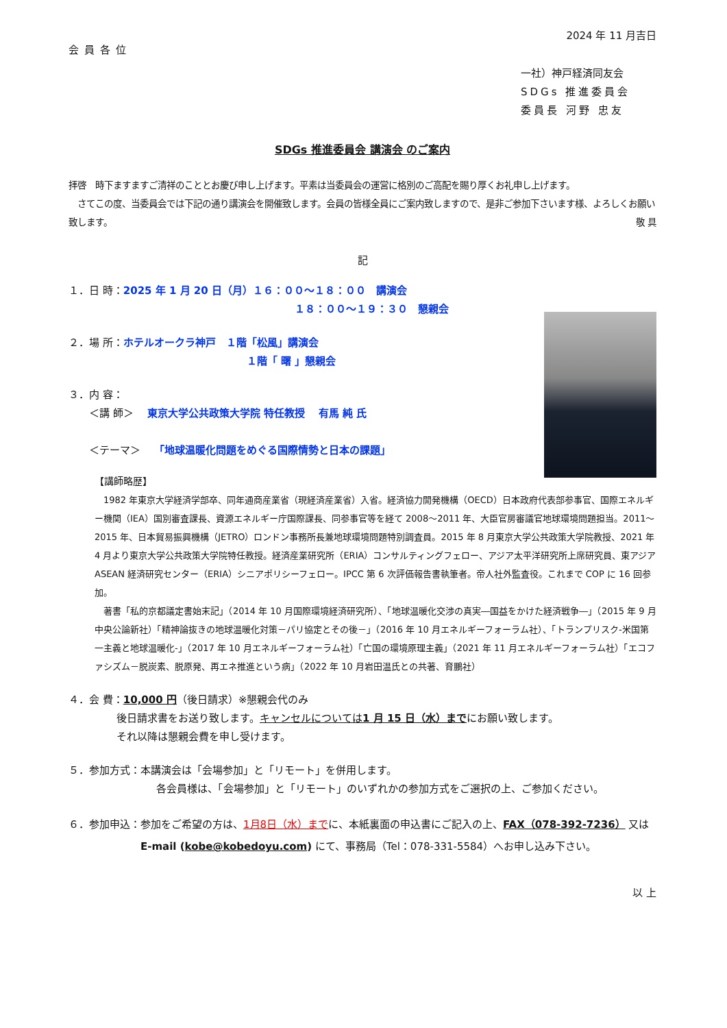2024 年 11 月吉日
会員各位
一社）神戸経済同友会
SDGs 推進委員会
委員長 河野 忠友
SDGs 推進委員会 講演会 のご案内
拝啓　時下ますますご清祥のこととお慶び申し上げます。平素は当委員会の運営に格別のご高配を賜り厚くお礼申し上げます。
　さてこの度、当委員会では下記の通り講演会を開催致します。会員の皆様全員にご案内致しますので、是非ご参加下さいます様、よろしくお願い致します。 敬 具
記
１．日 時：2025 年 1 月 20 日（月）１６：００～１８：００　講演会
１８：００～１９：３０　懇親会
２．場 所：ホテルオークラ神戸　１階「松風」講演会
１階「 曙 」懇親会
３．内 容：
　　＜講 師＞　 東京大学公共政策大学院 特任教授　 有馬 純 氏
　　＜テーマ＞　 「地球温暖化問題をめぐる国際情勢と日本の課題」
【講師略歴】
　1982 年東京大学経済学部卒、同年通商産業省（現経済産業省）入省。経済協力開発機構（OECD）日本政府代表部参事官、国際エネルギー機関（IEA）国別審査課長、資源エネルギー庁国際課長、同参事官等を経て 2008～2011 年、大臣官房審議官地球環境問題担当。2011～2015 年、日本貿易振興機構（JETRO）ロンドン事務所長兼地球環境問題特別調査員。2015 年 8 月東京大学公共政策大学院教授、2021 年 4 月より東京大学公共政策大学院特任教授。経済産業研究所（ERIA）コンサルティングフェロー、アジア太平洋研究所上席研究員、東アジア ASEAN 経済研究センター（ERIA）シニアポリシーフェロー。IPCC 第 6 次評価報告書執筆者。帝人社外監査役。これまで COP に 16 回参加。
　著書「私的京都議定書始末記」（2014 年 10 月国際環境経済研究所）、「地球温暖化交渉の真実―国益をかけた経済戦争―」（2015 年 9 月中央公論新社）「精神論抜きの地球温暖化対策－パリ協定とその後－」（2016 年 10 月エネルギーフォーラム社）、「トランプリスク-米国第一主義と地球温暖化-」（2017 年 10 月エネルギーフォーラム社）「亡国の環境原理主義」（2021 年 11 月エネルギーフォーラム社）「エコファシズム－脱炭素、脱原発、再エネ推進という病」（2022 年 10 月岩田温氏との共著、育鵬社）
４．会 費：10,000 円（後日請求）※懇親会代のみ
後日請求書をお送り致します。キャンセルについては1 月 15 日（水）までにお願い致します。
それ以降は懇親会費を申し受けます。
５．参加方式：本講演会は「会場参加」と「リモート」を併用します。
各会員様は、「会場参加」と「リモート」のいずれかの参加方式をご選択の上、ご参加ください。
６．参加申込： 参加をご希望の方は、1月8日（水）までに、本紙裏面の申込書にご記入の上、FAX（078-392-7236） 又はE-mail (kobe@kobedoyu.com) にて、事務局（Tel：078-331-5584）へお申し込み下さい。
以 上